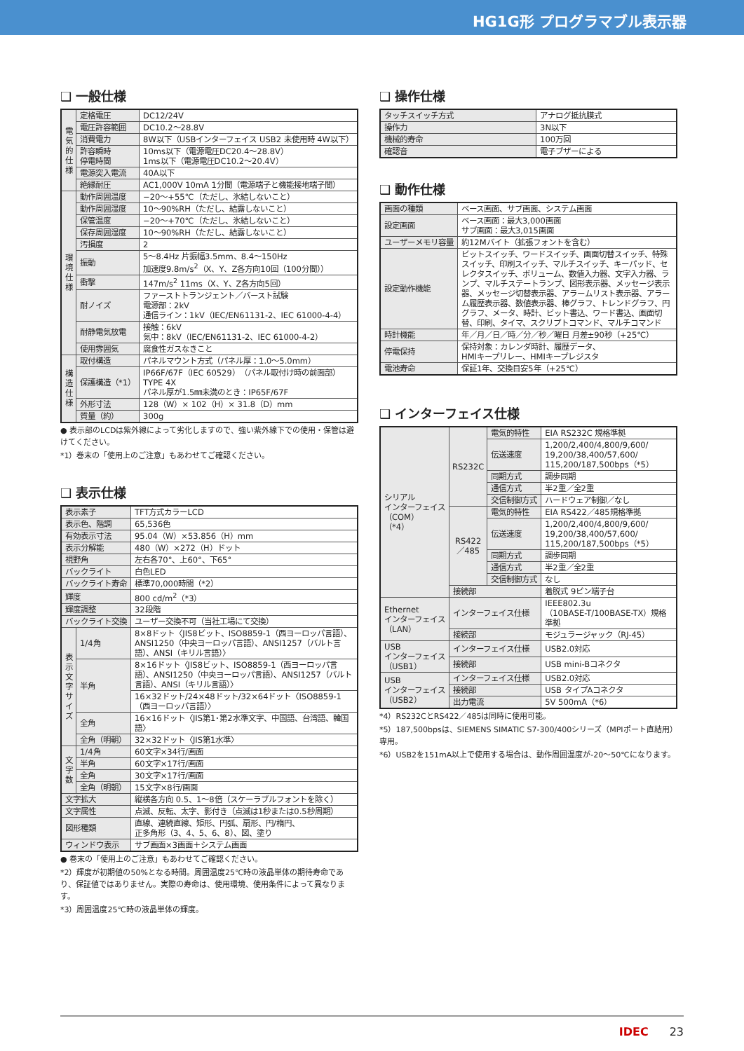HG1G形 プログラマブル表示器
❑ 一般仕様
| 電気的仕様 | 定格電圧 | DC12/24V |
| | 電圧許容範囲 | DC10.2～28.8V |
| | 消費電力 | 8W以下（USBインターフェイス USB2 未使用時 4W以下） |
| | 許容瞬時 停電時間 | 10ms以下（電源電圧DC20.4～28.8V） 1ms以下（電源電圧DC10.2～20.4V） |
| | 電源突入電流 | 40A以下 |
| | 絶縁耐圧 | AC1,000V 10mA 1分間（電源端子と機能接地端子間） |
| 環境仕様 | 動作周囲温度 | −20～+55℃（ただし、氷結しないこと） |
| | 動作周囲湿度 | 10～90%RH（ただし、結露しないこと） |
| | 保管温度 | −20～+70℃（ただし、氷結しないこと） |
| | 保存周囲湿度 | 10～90%RH（ただし、結露しないこと） |
| | 汚損度 | 2 |
| | 振動 | 5～8.4Hz 片振幅3.5mm、8.4～150Hz 加速度9.8m/s<sup>2</sup>（X、Y、Z各方向10回（100分間）） |
| | 衝撃 | 147m/s<sup>2</sup> 11ms（X、Y、Z各方向5回） |
| | 耐ノイズ | ファーストトランジェント／バースト試験 電源部：2kV 通信ライン：1kV（IEC/EN61131-2、IEC 61000-4-4） |
| | 耐静電気放電 | 接触：6kV 気中：8kV（IEC/EN61131-2、IEC 61000-4-2） |
| | 使用雰囲気 | 腐食性ガスなきこと |
| 構造仕様 | 取付構造 | パネルマウント方式（パネル厚：1.0～5.0mm） |
| | 保護構造（*1） | IP66F/67F（IEC 60529）（パネル取付け時の前面部） TYPE 4X パネル厚が1.5㎜未満のとき：IP65F/67F |
| | 外形寸法 | 128（W）× 102（H）× 31.8（D）mm |
| | 質量（約） | 300g |
● 表示部のLCDは紫外線によって劣化しますので、強い紫外線下での使用・保管は避けてください。
*1）巻末の「使用上のご注意」もあわせてご確認ください。
❑ 表示仕様
| 表示素子 | | TFT方式カラーLCD |
| 表示色、階調 | | 65,536色 |
| 有効表示寸法 | | 95.04（W）×53.856（H）mm |
| 表示分解能 | | 480（W）×272（H）ドット |
| 視野角 | | 左右各70°、上60°、下65° |
| バックライト | | 白色LED |
| バックライト寿命 | | 標準70,000時間（*2） |
| 輝度 | | 800 cd/m<sup>2</sup>（*3） |
| 輝度調整 | | 32段階 |
| バックライト交換 | | ユーザー交換不可（当社工場にて交換） |
| 表示文字サイズ | 1/4角 | 8×8ドット〈JIS8ビット、ISO8859-1（西ヨーロッパ言語）、ANSI1250（中央ヨーロッパ言語）、ANSI1257（バルト言語）、ANSI（キリル言語）〉 |
| | 半角 | 8×16ドット〈JIS8ビット、ISO8859-1（西ヨーロッパ言語）、ANSI1250（中央ヨーロッパ言語）、ANSI1257（バルト言語）、ANSI（キリル言語）〉 |
| | | 16×32ドット/24×48ドット/32×64ドット〈ISO8859-1（西ヨーロッパ言語）〉 |
| | 全角 | 16×16ドット〈JIS第1･第2水準文字、中国語、台湾語、韓国語〉 |
| | 全角（明朝） | 32×32ドット〈JIS第1水準〉 |
| 文字数 | 1/4角 | 60文字×34行/画面 |
| | 半角 | 60文字×17行/画面 |
| | 全角 | 30文字×17行/画面 |
| | 全角（明朝） | 15文字×8行/画面 |
| 文字拡大 | | 縦横各方向 0.5、1～8倍（スケーラブルフォントを除く） |
| 文字属性 | | 点滅、反転、太字、影付き（点滅は1秒または0.5秒周期） |
| 図形種類 | | 直線、連続直線、矩形、円弧、扇形、円/楕円、 正多角形（3、4、5、6、8）、図、塗り |
| ウィンドウ表示 | | サブ画面×3画面＋システム画面 |
● 巻末の「使用上のご注意」もあわせてご確認ください。
*2）輝度が初期値の50%となる時間。周囲温度25℃時の液晶単体の期待寿命であり、保証値ではありません。実際の寿命は、使用環境、使用条件によって異なります。
*3）周囲温度25℃時の液晶単体の輝度。
❑ 操作仕様
| タッチスイッチ方式 | アナログ抵抗膜式 |
| 操作力 | 3N以下 |
| 機械的寿命 | 100万回 |
| 確認音 | 電子ブザーによる |
❑ 動作仕様
| 画面の種類 | ベース画面、サブ画面、システム画面 |
| 設定画面 | ベース画面：最大3,000画面 サブ画面：最大3,015画面 |
| ユーザーメモリ容量 | 約12Mバイト（拡張フォントを含む） |
| 設定動作機能 | ビットスイッチ、ワードスイッチ、画面切替スイッチ、特殊スイッチ、印刷スイッチ、マルチスイッチ、キーパッド、セレクタスイッチ、ボリューム、数値入力器、文字入力器、ランプ、マルチステートランプ、図形表示器、メッセージ表示器、メッセージ切替表示器、アラームリスト表示器、アラーム履歴表示器、数値表示器、棒グラフ、トレンドグラフ、円グラフ、メータ、時計、ビット書込、ワード書込、画面切替、印刷、タイマ、スクリプトコマンド、マルチコマンド |
| 時計機能 | 年／月／日／時／分／秒／曜日 月差±90秒（+25℃） |
| 停電保持 | 保持対象：カレンダ時計、履歴データ、 HMIキープリレー、HMIキープレジスタ |
| 電池寿命 | 保証1年、交換目安5年（+25℃） |
❑ インターフェイス仕様
| シリアル インターフェイス （COM） （*4） | RS232C | 電気的特性 | EIA RS232C 規格準拠 |
| | | 伝送速度 | 1,200/2,400/4,800/9,600/ 19,200/38,400/57,600/ 115,200/187,500bps（*5） |
| | | 同期方式 | 調歩同期 |
| | | 通信方式 | 半2重／全2重 |
| | | 交信制御方式 | ハードウェア制御／なし |
| | RS422／485 | 電気的特性 | EIA RS422／485規格準拠 |
| | | 伝送速度 | 1,200/2,400/4,800/9,600/ 19,200/38,400/57,600/ 115,200/187,500bps（*5） |
| | | 同期方式 | 調歩同期 |
| | | 通信方式 | 半2重／全2重 |
| | | 交信制御方式 | なし |
| | 接続部 | | 着脱式 9ピン端子台 |
| Ethernet インターフェイス （LAN） | インターフェイス仕様 | | IEEE802.3u （10BASE-T/100BASE-TX）規格準拠 |
| | 接続部 | | モジュラージャック（RJ-45） |
| USB インターフェイス （USB1） | インターフェイス仕様 | | USB2.0対応 |
| | 接続部 | | USB mini-Bコネクタ |
| USB インターフェイス （USB2） | インターフェイス仕様 | | USB2.0対応 |
| | 接続部 | | USB タイプAコネクタ |
| | 出力電流 | | 5V 500mA（*6） |
*4）RS232CとRS422／485は同時に使用可能。
*5）187,500bpsは、SIEMENS SIMATIC S7-300/400シリーズ（MPIポート直結用）専用。
*6）USB2を151mA以上で使用する場合は、動作周囲温度が-20～50℃になります。
IDEC 23